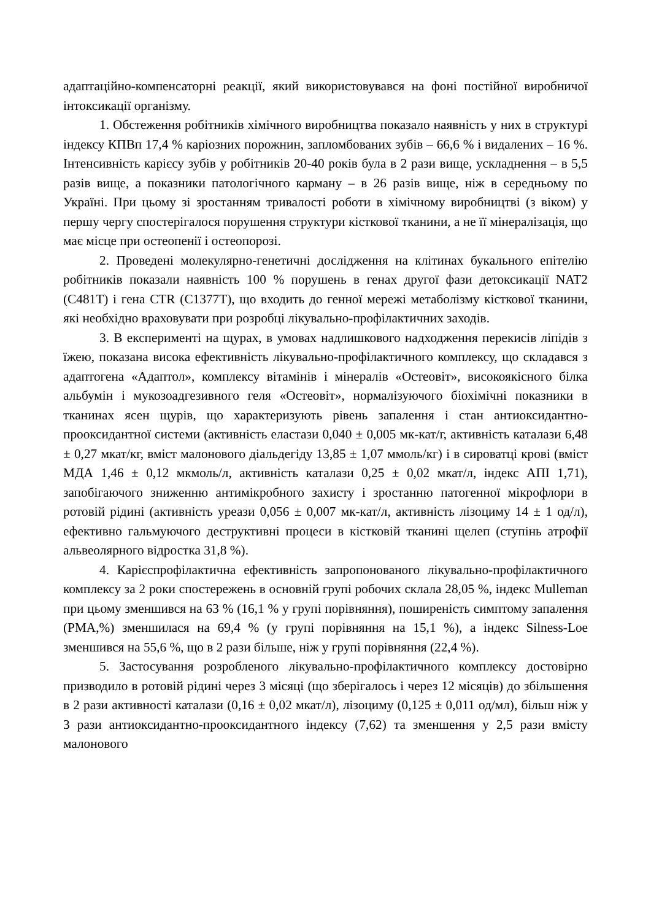адаптаційно-компенсаторні реакції, який використовувався на фоні постійної виробничої інтоксикації організму.
1. Обстеження робітників хімічного виробництва показало наявність у них в структурі індексу КПВп 17,4 % каріозних порожнин, запломбованих зубів – 66,6 % і видалених – 16 %. Інтенсивність карієсу зубів у робітників 20-40 років була в 2 рази вище, ускладнення – в 5,5 разів вище, а показники патологічного карману – в 26 разів вище, ніж в середньому по Україні. При цьому зі зростанням тривалості роботи в хімічному виробництві (з віком) у першу чергу спостерігалося порушення структури кісткової тканини, а не її мінералізація, що має місце при остеопенії і остеопорозі.
2. Проведені молекулярно-генетичні дослідження на клітинах букального епітелію робітників показали наявність 100 % порушень в генах другої фази детоксикації NAT2 (C481T) і гена CTR (C1377T), що входить до генної мережі метаболізму кісткової тканини, які необхідно враховувати при розробці лікувально-профілактичних заходів.
3. В експерименті на щурах, в умовах надлишкового надходження перекисів ліпідів з їжею, показана висока ефективність лікувально-профілактичного комплексу, що складався з адаптогена «Адаптол», комплексу вітамінів і мінералів «Остеовіт», високоякісного білка альбумін і мукозоадгезивного геля «Остеовіт», нормалізуючого біохімічні показники в тканинах ясен щурів, що характеризують рівень запалення і стан антиоксидантно-прооксидантної системи (активність еластази 0,040 ± 0,005 мк-кат/г, активність каталази 6,48 ± 0,27 мкат/кг, вміст малонового діальдегіду 13,85 ± 1,07 ммоль/кг) і в сироватці крові (вміст МДА 1,46 ± 0,12 мкмоль/л, активність каталази 0,25 ± 0,02 мкат/л, індекс АПІ 1,71), запобігаючого зниженню антимікробного захисту і зростанню патогенної мікрофлори в ротовій рідині (активність уреази 0,056 ± 0,007 мк-кат/л, активність лізоциму 14 ± 1 од/л), ефективно гальмуючого деструктивні процеси в кістковій тканині щелеп (ступінь атрофії альвеолярного відростка 31,8 %).
4. Карієспрофілактична ефективність запропонованого лікувально-профілактичного комплексу за 2 роки спостережень в основній групі робочих склала 28,05 %, індекс Mulleman при цьому зменшився на 63 % (16,1 % у групі порівняння), поширеність симптому запалення (РМА,%) зменшилася на 69,4 % (у групі порівняння на 15,1 %), а індекс Silness-Loe зменшився на 55,6 %, що в 2 рази більше, ніж у групі порівняння (22,4 %).
5. Застосування розробленого лікувально-профілактичного комплексу достовірно призводило в ротовій рідині через 3 місяці (що зберігалось і через 12 місяців) до збільшення в 2 рази активності каталази (0,16 ± 0,02 мкат/л), лізоциму (0,125 ± 0,011 од/мл), більш ніж у 3 рази антиоксидантно-прооксидантного індексу (7,62) та зменшення у 2,5 рази вмісту малонового